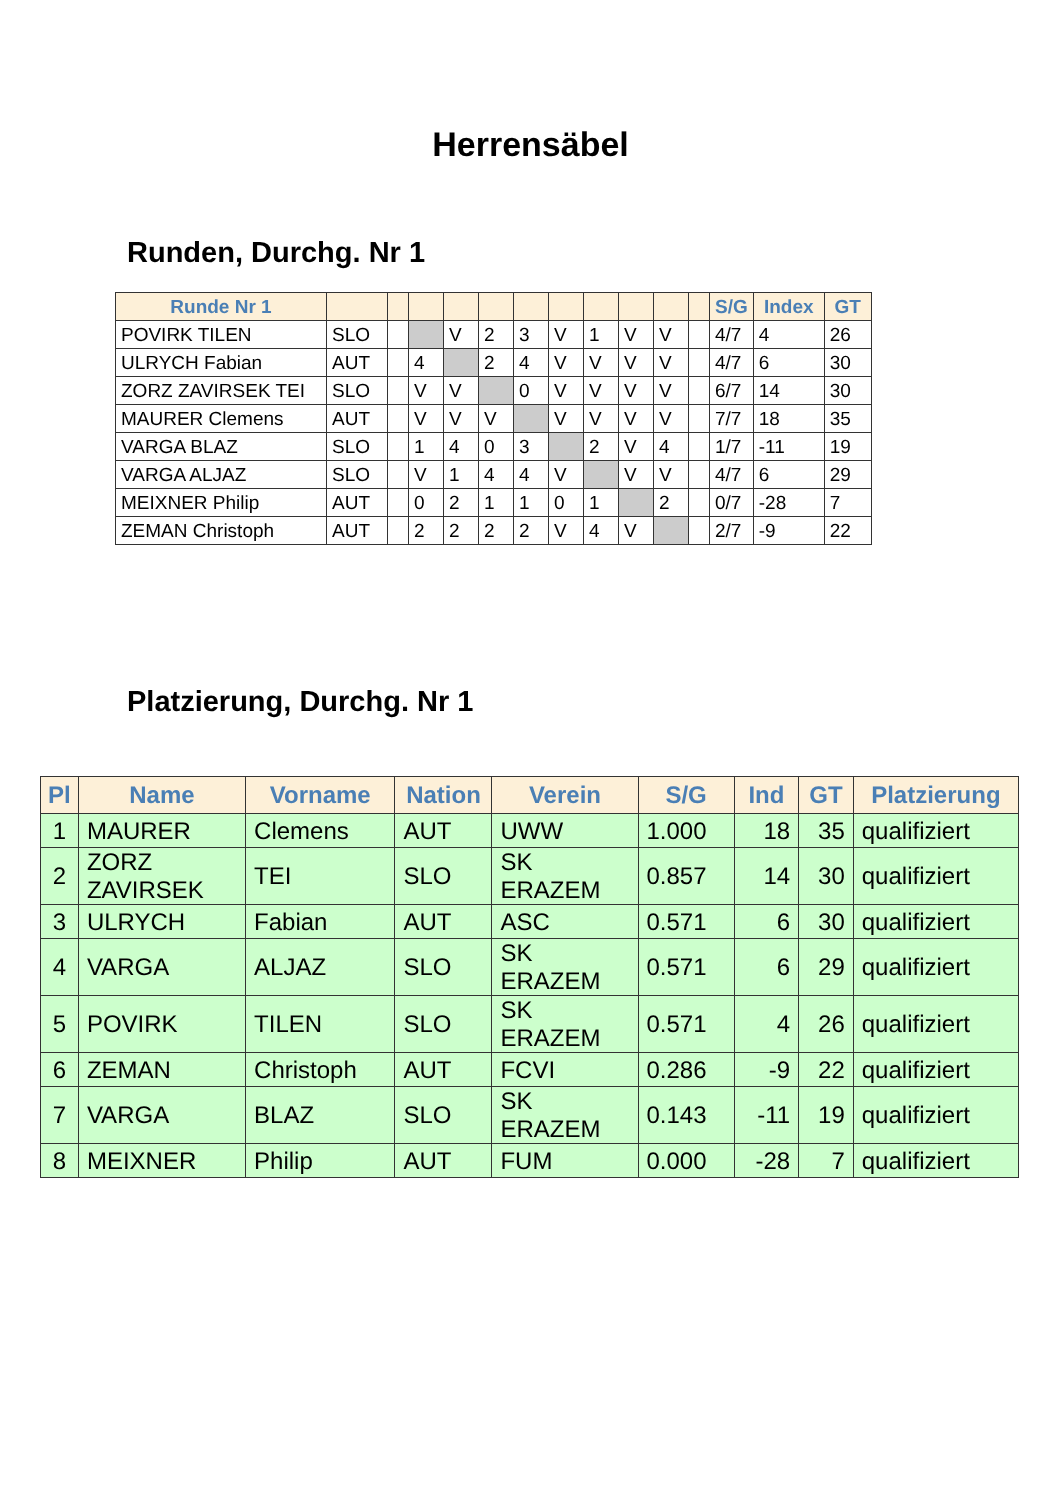Herrensäbel
Runden, Durchg. Nr 1
| Runde Nr 1 | | | | | | | | | | | | S/G | Index | GT |
| --- | --- | --- | --- | --- | --- | --- | --- | --- | --- | --- | --- | --- | --- | --- |
| POVIRK TILEN | SLO | | | V | 2 | 3 | V | 1 | V | V | | 4/7 | 4 | 26 |
| ULRYCH Fabian | AUT | | 4 | | 2 | 4 | V | V | V | V | | 4/7 | 6 | 30 |
| ZORZ ZAVIRSEK TEI | SLO | | V | V | | 0 | V | V | V | V | | 6/7 | 14 | 30 |
| MAURER Clemens | AUT | | V | V | V | | V | V | V | V | | 7/7 | 18 | 35 |
| VARGA BLAZ | SLO | | 1 | 4 | 0 | 3 | | 2 | V | 4 | | 1/7 | -11 | 19 |
| VARGA ALJAZ | SLO | | V | 1 | 4 | 4 | V | | V | V | | 4/7 | 6 | 29 |
| MEIXNER Philip | AUT | | 0 | 2 | 1 | 1 | 0 | 1 | | 2 | | 0/7 | -28 | 7 |
| ZEMAN Christoph | AUT | | 2 | 2 | 2 | 2 | V | 4 | V | | | 2/7 | -9 | 22 |
Platzierung, Durchg. Nr 1
| Pl | Name | Vorname | Nation | Verein | S/G | Ind | GT | Platzierung |
| --- | --- | --- | --- | --- | --- | --- | --- | --- |
| 1 | MAURER | Clemens | AUT | UWW | 1.000 | 18 | 35 | qualifiziert |
| 2 | ZORZ ZAVIRSEK | TEI | SLO | SK ERAZEM | 0.857 | 14 | 30 | qualifiziert |
| 3 | ULRYCH | Fabian | AUT | ASC | 0.571 | 6 | 30 | qualifiziert |
| 4 | VARGA | ALJAZ | SLO | SK ERAZEM | 0.571 | 6 | 29 | qualifiziert |
| 5 | POVIRK | TILEN | SLO | SK ERAZEM | 0.571 | 4 | 26 | qualifiziert |
| 6 | ZEMAN | Christoph | AUT | FCVI | 0.286 | -9 | 22 | qualifiziert |
| 7 | VARGA | BLAZ | SLO | SK ERAZEM | 0.143 | -11 | 19 | qualifiziert |
| 8 | MEIXNER | Philip | AUT | FUM | 0.000 | -28 | 7 | qualifiziert |